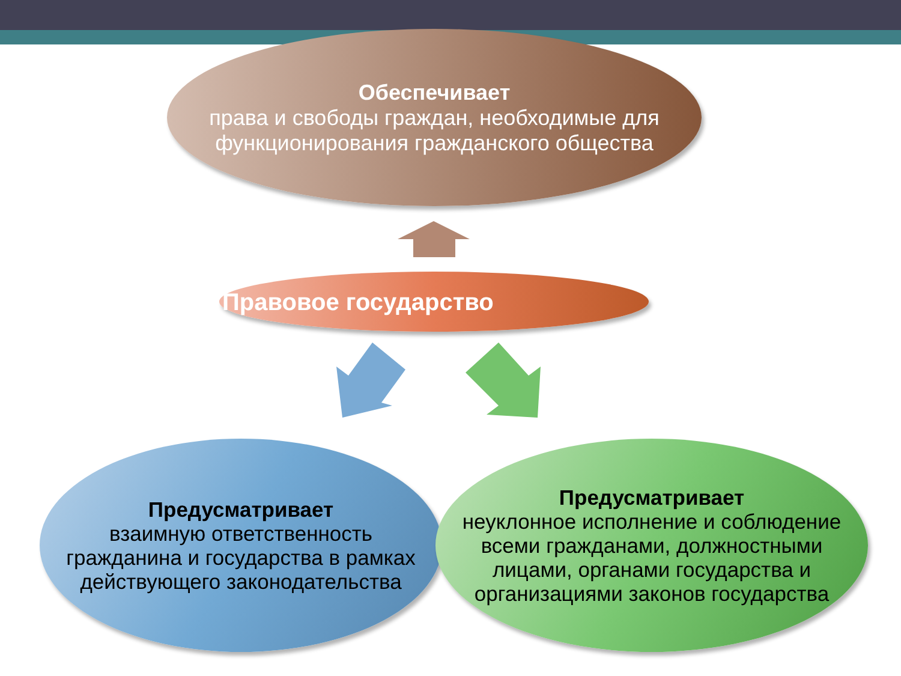Обеспечивает
права и свободы граждан, необходимые для
функционирования гражданского общества
Правовое государство
Предусматривает
взаимную ответственность
гражданина и государства в рамках
действующего законодательства
Предусматривает
неуклонное исполнение и соблюдение
всеми гражданами, должностными
лицами, органами государства и
организациями законов государства